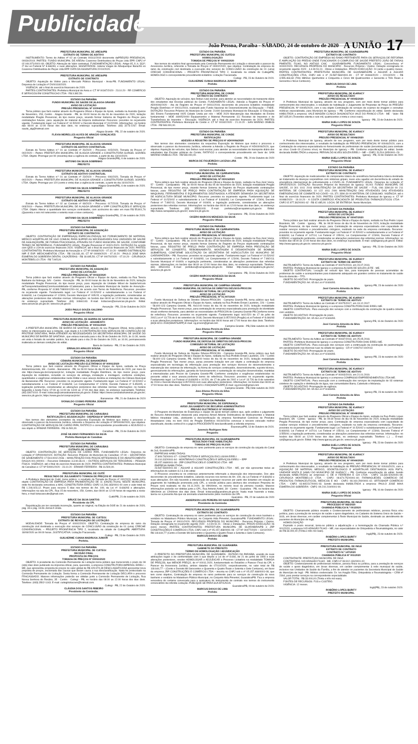Publicidade
João Pessoa, Paraíba - SÁBADO, 24 de outubro de 2020 A UNIÃO 17
PREFEITURA MUNICIPAL DE AREIA/PB
EXTRATO DE TERMO DE ADITIVO
INSTRUMENTO: Termo de Aditivo nº 02 ao Contrato 00161/2019 decorrente daPREGÃO PRESENCIAL 00030/2019. PARTES: FUNDO MUNICIPAL DE AREIAe Cearense Distribuidora de Peças Ltda EPP, CNPJ nº 02.044.971/0001-69. OBJETO: Alteração de Valor contratual. FUNDAMENTAÇÃO LEGAL: Artigo 65, II, b, §§1º; 2º da Lei Federal N° 8.666/93, e suas alterações. SIGNATÁRIOS: Juliana Viegas de Albuquerque Baracho eo Cearense Distribuidora de Peças Ltda EPP. DATA DA ASSINATURA:22/10/2020.
PREFEITURA MUNICIPAL DE AREIA/PB
EXTRATO DE CONTRATO
OBJETO: Aquisição de Vidros para o Mercado Público Municipal - Areia-PB. FUNDAMENTO LEGAL: Dispensa de Licitação nº DV00118/2020.
VIGÊNCIA: até o final do exercício financeiro de 2020.
PARTES CONTRATANTES: Prefeitura Municipal de Areia e: CT Nº 00347/2020 - 23.10.20 - RR COMERCIO E SERVICOS EM CONSTRUCAO LTDA - R$ 3.382,50.
ESTADO DA PARAÍBA
FUNDO MUNICIPAL DE SAÚDE DE ALAGOA GRANDE
AVISO DE LICITAÇÃO
PREGÃO PRESENCIAL Nº 10004/2020
Torna público que fará realizar através da Pregoeira Oficial e Equipe de Apoio, sediada na Avenida Quinze de Novembro, 153, Centro - Alagoa Grande - PB, às 09:00 horas do dia 06 de novembro de 2020, licitação modalidade Pregão Presencial, do tipo menor preço, visando formar Sistema de Registro de Preços para contratações futuras, para: aquisição de material de limpeza institucional. Recursos: previstos no orçamento vigente. Fundamento legal: Lei Federal nº 10.520/02 e Decreto Municipal nº 012/2009. Informações: no horário das 08:00 as 12:00 horas dos dias úteis, no endereço supracitado. Telefone: (83) 3273-2267. Email: saude_alg@hotmail.com
Alagoa Grande - PB, 22 de outubro de 2020.
FLÁVIA MEIRELLES ALVES DE ARAÚJO GONÇALVES
Pregoeira Oficial
PREFEITURA MUNICIPAL DE ALAGOA GRANDE
EXTRATO DE ADITIVO CONTRATUAL
Extrato do Termo Aditivo n.º 01 ao Contrato nº 26/2020 – Processo: 015/2020, Tomada de Preços nº 002/2020 – Partes: PREFEITURA MUNICIPAL DE ALAGOA GRANDE e CONSTRUTORA GURGEL SOARES LTDA. Objeto: Prorrogar por 90 (noventa) dias a vigência do contrato, a partir do dia 13/10/2020.
Alagoa Grande(PB), 6 de outubro de 2020.
ANTONIO DA SILVA SOBRINHO
PREFEITO
PREFEITURA MUNICIPAL DE ALAGOA GRANDE
EXTRATO DE ADITIVO CONTRATUAL
Extrato do Termo Aditivo n.º 01 ao Contrato nº 23/2020 – Processo: 006/2020, Tomada de Preços nº 002/2020 – Partes: PREFEITURA MUNICIPAL DE ALAGOA GRANDE e CONSTRUTORA GURGEL SOARES LTDA. Objeto: Prorrogar por 120 (cento e vinte) dias a vigência do contrato, a partir do dia 16/10/2020.
Alagoa Grande(PB), 6 de outubro de 2020.
ANTONIO DA SILVA SOBRINHO
PREFEITO
PREFEITURA MUNICIPAL DE ALAGOA GRANDE
EXTRATO DE ADITIVO CONTRATUAL
Extrato do Termo Aditivo n.º 02 ao Contrato nº 08/2020 – Processo: 017/2019, Tomada de Preços nº 003/2019 – Partes: PREFEITURA MUNICIPAL DE ALAGOA GRANDE e VIPP CONSTRUÇÕES E SERVIÇOS LTDA. Objeto: Alterar a quantidade dos serviços contratados, com acréscimo do valor em mais R$ 55.801,76 (Quarenta e seis mil setecentos e setenta reais e nove centavos).
Alagoa Grande(PB), 22 de outubro de 2020.
ANTONIO DA SILVA SOBRINHO
PREFEITO
ESTADO DA PARAÍBA
PREFEITURA MUNICIPAL DE ASSUNÇÃO
EXTRATO DE CONTRATOS
OBJETO: CONTRATAÇÃO DE EMPRESA(S) ESPECIALIZADA(S) NO FORNECIMENTO DE MATERIAL MÉDICO HOSPITALAR DE USO COMUM, PARA SUPRIR AS NECESSIDADES DAS UNIDADES DE SAÚDE DE ASSUNÇÃO/PB, DE FORMA FRACIONADA, ATRAVÉS DO FUNDO MUNICIPAL DE SAÚDE. CONFORME TERMO DE REFERÊNCIA. FUNDAMENTO LEGAL: Pregão Presencial nº 00021/2020. DOTAÇÃO De acordo com QDD e LOA do exercício financeiro 2020. VIGÊNCIA: até o final do exercício financeiro de 2020. PARTES CONTRATANTES: Prefeitura Municipal de Assunção e: CT Nº 00068/2020 - 07.10.20 - NNMED DISTRIBUIÇÃO IMP. E EXP. MEDICAMENTOS LTDA - R$ 116.631,40; CT Nº 00069/2020 - 07.10.20 - PAULO JOSE MAIA ESMERALDO SOBREIRA DENTAL CAJAZEIRAS - R$ 18.695,50; CT Nº 00070/2020 - 07.10.20 - CIRURGICA MONTEBELLO LTDA - R$ 7.945,00.
ESTADO DA PARAÍBA
PREFEITURA MUNICIPAL DE ASSUNÇÃO
AVISO DE LICITAÇÃO
PREGÃO PRESENCIAL Nº 00022/2020
Torna público que fará realizar através do Pregoeiro Oficial e Equipe de Apoio, sediada na Rua Tereza Balduino da Nobrega, S/N - Centro - Assunção - PB, às 09:00 horas do dia 06 de Novembro de 2020, licitação modalidade Pregão Presencial, do tipo menor preço, para: Aquisição de Unidade Móvel de Saúde/Veículo deTransporteSanitário(ComAcessibilidade–1Cadeirante) para a Secretaria Municipal de Saúde de Assunção–PB, conforme Proposta N°.11383.748000/1200–04, de acordo com Termo de Referência. Recursos: previstos no orçamento vigente. Fundamento legal: Lei Federal nº 10.520/02 e subsidiariamente a Lei Federal nº 8.666/93; Lei Complementar nº 123/06; Decreto Municipal nº 005/15; e legislação pertinente, consideradas as alterações posteriores das referidas normas. Informações: no horário das 08:00 as 12:00 horas dos dias úteis, no endereço supracitado. Telefone: (83) 34661143. E-mail: licitacoes@assuncao.pb.gov.br. Edital: www.assuncao.pb.gov.br; www.tce.pb.gov.br.
Assunção - PB, 23 de Outubro de 2020
JOÃO PAULO SOUZA GALDINO
Pregoeiro Oficial
PREFEITURA MUNICIPAL DE BARRA DE SANTANA
AVISO DE LICITAÇÃO - ADIAMENTO
PREGÃO PRESENCIAL Nº 00011/2020
A PREFEITURA MUNICIPAL DE BARRA DE SANTANA, através de seu Pregoeiro Oficial, torna público a todos os interessados que a licitação, cujo objeto é A CONTRATAÇÃO DOS SERVIÇOS DE CONFECÇÃO DE PROTESE DENTÁRIA, PARA ATENDER AS NECESSIDADES DA SECRETARIA MUNICIPAL DE SAÚDE DO MUNICIPIO DE BARRA DE SANTANA , que estava marcada para o dia 28 de Outubro de 2020, às 11:30, tendo em vista o feriado do servidor publico, fica adiado para o dia 29 de Outubro de 2020, as 10:00, permanecendo inalterada as demais condições do edital..
Barra de Santana - PB, 22 de Outubro de 2020.
ERINALDO ARAUJO SOUSA
Pregoeiro Oficial
ESTADO DA PARAÍBA
CÂMARA MUNICIPAL DE BANANEIRAS
AVISO DE LICITAÇÃO PREGÃO ELETRÔNICO Nº 00001/2020
Torna público que fará realizar através do Pregoeiro Oficial e Equipe de Apoio, sediada na Praça AntonioGracindo, SN - Centro - Bananeiras - PB, às 09:00 horas do dia 09 de Novembro de 2020, por meio do site https://www.gov.br/compras/pt-br/, licitação modalidade Pregão Eletrônico, do tipo menor preço, para: Aquisição de mobiliário, incluindo os serviços de entrega, instalação e montagem, conforme condições, quantidades e exigências estabelecidas neste Edital e seus anexos destina as instalações da Câmara Municipal de Bananeiras–PB. Recursos: previstos no orçamento vigente. Fundamento legal: Lei Federal nº 10.520/02 e subsidiariamente a Lei Federal nº 8.666/93; Lei Complementar nº 123/06; Decreto Federal nº 5.450/05; e legislação pertinente, consideradas as alterações posteriores das referidas normas. Informações: no horário Segunda a Sexta Feira: 07:00 as 11:00 de 13:00 as 17:00 dos dias úteis, no endereço supracitado. Telefone: (83) 33671010. E-mail: licitacao@camarabananeiras.pb.gov.br. Edital: https://www.camarabananeiras.pb.gov.br/; www.tce.pb.gov.br; https://www.gov.br/compras/pt-br/.
Bananeiras - PB, 21 de Outubro de 2020
IVONALDO COSMO PEREIRA JÚNIOR
Pregoeiro Oficial
ESTADO DA PARAÍBA
PREFEITURA MUNICIPAL DE CARAUBAS
RATIFICAÇÃO E ADJUDICAÇÃO - DISPENSA Nº DP00009/2020
Nos termos dos elementos constantes da respectiva Exposição de Motivos que instrui o processo e observado o parecer da Assessoria Jurídica, referente a Dispensa de Licitação nº DP00009/2020, que objetiva: CONTRATAÇÃO DE SERVIÇOS DE CARRO PIPA; RATIFICO o correspondente procedimento e ADJUDICO o seu objeto a: ERIMAR FERREIRA - R$ 16.500,00.
Caraúbas - PB, 23 de Outubro de 2020
JOSÉ SILVANO FERNANDES DA SILVA
Prefeito Municipal de Caraúbas
ESTADO DA PARAÍBA
PREFEITURA MUNICIPAL DE CARAUBAS
EXTRATO DE CONTRATO
OBJETO: CONTRATAÇÃO DE SERVIÇOS DE CARRO PIPA. FUNDAMENTO LEGAL: Dispensa de Licitação nº DP00009/2020. DOTAÇÃO: Recursos Próprios do Município de Caraúbas: 07.00 – SECRETARIA DE SANEAMENTO 17.544.0002.2036 – MANUTENÇÃO DOS POÇOS ARTESIANOS E DO ABASTECIMENTO DAGUA 001.000001 – Recursos Ordinários 3.3.90.36.01 – OUTROS SERVIÇOS DE TERCEIROS – PESSOA FÍSICA. VIGÊNCIA: até o final do exercício financeiro de 2020. PARTES CONTRATANTES: Prefeitura Municipal de Caraúbas e: CT Nº 50901/2020 - 23.10.20 - ERIMAR FERREIRA - R$ 16.500,00.
PREFEITURA MUNICIPAL DE CUITÉ
RESULTADO DE JULGAMENTO TOMADA DE PREÇOS Nº. 002/2020
A Prefeitura Municipal de Cuité, torna público, o resultado da Tomada de Preços nº 002/2020, tendo como objeto CONTRATAÇÃO DE EMPRESA PARA PAVIMENTAÇÃO DE 11 (ONZE) RUAS, NESTE MUNICÍPIO, onde foi declarada vencedora a MAC CONSTRUTORA EIRELI CNPJ 14.206.183/0001-00 com o valor total de R$ 1.246.923,12. Prazo para recurso 5 dias nos termos do Art. 109, da Lei nº. 8.666/93 e alterações. Informações na sala da CPL, Rua 15 de novembro, 159, Centro, das 08:00 as 12:00 horas de segunda a sexta-feira, e-mail licitacaocuite@gmail.com.
Cuité/PB, 21 de outubro de 2020.
BRUCE DA SILVA SANTOS
Presidente da CPL
Republicação por ter constado incorreção, quanto ao original, na Edição do DOE de 21 de outubro de 2020, pág. 33 e pág. 18 do Jornal A União.
ESTADO DA PARAÍBA
PREFEITURA MUNICIPAL DE CUITEGI
EXTRATO DE REVOGAÇÃO DE LICITAÇÃO
MODALIDADE: Tomada de Preços nº 00002/2020. OBJETO: Contratação de empresa do ramo da construção civil destinada a execução dos serviços de CONCLUSÃO da construção de 01 (uma) CRECHE CONVENCIONAL – PROJETO PROINFÂNCIA TIPO 2, localizada na cidade de Cuitegi/PB. ABERTURA: 18/09/2020 as 09:00 horas. JUSTIFICATIVA: Licitação Fracassada.
Cuitegi - PB, 23 de Outubro de 2020.
GUILHERME CUNHA MADRUGA JUNIOR
Prefeito.
ESTADO DA PARAÍBA
PREFEITURA MUNICIPAL DE CUITEGI
DECISÃO FINAL
PROPOSTA DE PREÇOS
TOMADA DE PREÇOS Nº 00002/2020
OBJETO: A presidente da Comissão Permanente de Licitação torna público que transcorrido o prazo de 08 (oito) dias úteis publicado na imprensa oficial, para, querendo, a empresa CONSTRUTORA IMPERIAL EIRELI – ME, que apresentou proposta de preços no valor global de R$ 429.974,39 DESCLASSIFICADA apresentar nova proposta de preços, escoimada das causas que deram causa a sua desclassificação. Nada foi protocolado na Comissão Permanente de Licitação. Desta forma a Comissão Permanente de Licitação DECLARA o processo FRACASSADO. Maiores informações poderão ser obtidas junto a Comissão Permanente de Licitação, Rua Nossa Senhora do Rosário, 35 - Centro - Cuitegi - PB, no horário das 08:00 as 12:00 horas dos dias úteis. Telefone: (083) 3502-1143. E-mail: cuitegilicitacoes@hotmail.com.
Cuitegi - PB, 22 de Outubro de 2020.
CLÁUDIA DOS SANTOS RIBEIRO
Presidente da Comissão.
ESTADO DA PARAÍBA
PREFEITURA MUNICIPAL DE CUITEGI
HOMOLOGAÇÃO
TOMADA DE PREÇOS Nº 00002/2020
Nos termos do relatório final apresentado pela Comissão Permanente de Licitação e observado o parecer da Assessoria Jurídica, referente a Tomada de Preços nº 00002/2020, que objetiva: Contratação de empresa do ramo da construção civil destinada a execução dos serviços de CONCLUSÃO da construção de 01 (uma) CRECHE CONVENCIONAL – PROJETO PROINFÂNCIA TIPO 2, localizada na cidade de Cuitegi/PB; HOMOLOGO o correspondente procedimento licitatório: Licitação Fracassada.
Cuitegi - PB, 23 de Outubro de 2020.
GUILHERME CUNHA MADRUGA JUNIOR
Prefeito
ESTADO DA PARAÍBA
PREFEITURA MUNICIPAL DE CONDE
EXTRATO DE CONTRATO
OBJETO: Aquisição de veículos, tipo ônibus rural escolar, para atender as necessidades de transporte diário dos estudantes das Escolas públicas de Conde. FUNDAMENTO LEGAL: Adesão a Registro de Preços nº AD00006/2020 - Ata de Registro de Preços nº 00011/2019, decorrente do processo licitatório modalidade Pregão Eletrônico nº 00011/2019, realizado pelo Fundo Nacional de Desenvolvimento da Educação – FNDE. DOTAÇÃO: Recursos Próprios do Município de Conde: 21400 Secretaria Municipal de Educação 12 Educação 361 Ensino Fundamental 0025 Cidade Unida por nós – MDE 2029 Manutenção das Atividades do Ensino fundamental – MDE 4490520000 Equipamentos e Material Permanente 111 Receitas de Impostos e de Transferência de Impostos – Educação. VIGÊNCIA: até o final do exercício financeiro de 2020. PARTES CONTRATANTES: Prefeitura Municipal de Conde e: CT Nº 00182/2020 - 21.10.20 - SAN MARINO ONIBUS LTDA - R$ 548.000,00.
ESTADO DA PARAÍBA
PREFEITURA MUNICIPAL DE CONDE
RATIFICAÇÃO
ADESÃO A REGISTRO DE PREÇOS Nº AD00006/2020
Nos termos dos elementos constantes da respectiva Exposição de Motivos que instrui o processo e observado o parecer da Assessoria Jurídica, referente a Adesão a Registro de Preços nº AD00006/2020, que objetiva: Aquisição de veículos, tipo ônibus rural escolar, para atender as necessidades de transporte diário dos estudantes das Escolas públicas de Conde; RATIFICO o correspondente procedimento em favor de: SAN MARINO ONIBUS LTDA - R$ 548.000,00.
Conde - PB, 20 de Outubro de 2020
MARCIA DE FIGUEIREDO LUCENA LIRA
Prefeita
ESTADO DA PARAÍBA
PREFEITURA MUNICIPAL DE CARRAPATEIRA
AVISO DE LICITAÇÃO
PREGÃO PRESENCIAL Nº 00015/2020
Torna público que fará realizar através do Pregoeiro Oficial e Equipe de Apoio, sediada na Rua José Vieira, 57 - Centro - Carrapateira - PB, às 09:00 horas do dia 05 de Novembro de 2020, licitação modalidade Pregão Presencial, do tipo menor preço, visando formar Sistema de Registro de Preços objetivando contratações futuras, para: REGISTRO DE PREÇO PARA CONTRATAÇÃO DE EMPRESA PARA AQUISIÇÃO DE MAQUINAS, FERRAMENTAS E EQUIPAMENTOS DESTINADOS A ATENDER DEMANDA DA SECRETÁRIA DE AGRICULTURA DESSE MUNICÍPIO. Recursos: previstos no orçamento vigente. Fundamento legal: Lei Federal nº 10.520/02 e subsidiariamente a Lei Federal nº 8.666/93; Lei Complementar nº 123/06; Decreto Federal nº 7.892/13; Decreto Municipal nº 004/09; e legislação pertinente, consideradas as alterações posteriores das referidas normas. Informações: no horário das 08:00 as 12:00 horas dos dias úteis, no endereço supracitado. Telefone: (83) 35531003. E-mail: prefeitura@carrapateira.pb.gov.br. Edital: http://www.carrapateira.pb.gov.br/; www.tce.pb.gov.br.
Carrapateira - PB, 23 de Outubro de 2020
CICERO MARCOS MENESES DA SILVA
Pregoeiro Oficial
ESTADO DA PARAÍBA
PREFEITURA MUNICIPAL DE CARRAPATEIRA
AVISO DE LICITAÇÃO
PREGÃO PRESENCIAL Nº 00016/2020
Torna público que fará realizar através do Pregoeiro Oficial e Equipe de Apoio, sediada na Rua José Vieira, 57 - Centro - Carrapateira - PB, às 10:00 horas do dia 05 de Novembro de 2020, licitação modalidade Pregão Presencial, do tipo menor preço, visando formar Sistema de Registro de Preços objetivando contratações futuras, para: REGISTRO DE PREÇO PARA CONTRATAÇÃO DE EMPRESA PARA PRESTAÇÃO DE SERVIÇOS DE CONSERTO, REBOBINAMENTO, MONTAGEM E DESMONTAGEM DE BOMBAS SUBMERSAS, CONFORME SOLICITAÇÃO DA SECRETARIA DE AGRICULTURA DO MUNICIPIO DE CARRAPATEIRA – PB. Recursos: previstos no orçamento vigente. Fundamento legal: Lei Federal nº 10.520/02 e subsidiariamente a Lei Federal nº 8.666/93; Lei Complementar nº 123/06; Decreto Federal nº 7.892/13; Decreto Municipal nº 004/09; e legislação pertinente, consideradas as alterações posteriores das referidas normas. Informações: no horário das 08:00 as 12:00 horas dos dias úteis, no endereço supracitado. Telefone: (83) 35531003. E-mail: prefeitura@carrapateira.pb.gov.br. Edital: http://www.carrapateira.pb.gov.br/; www.tce.pb.gov.br.
Carrapateira - PB, 23 de Outubro de 2020
CICERO MARCOS MENESES DA SILVA
Pregoeiro Oficial
PREFEITURA MUNICIPAL DE CAMPINA GRANDE
FUNDO MUNICIPAL DE DEFESA DE DIREITOS DIFUSOS-PROCON
COMISSÃO SETORIAL DE LICITAÇÃO
AVISO DE LICITAÇÃO
PREGÃO PRESENCIAL Nº 01.007/2020
Fundo Municipal de Defesa de Direitos Difusos-PROCON - Campina Grande-PB, torna público que fará realizar através do Pregoeiro Oficial e Equipe de Apoio, sediada na Rua Prefeito Ernani Lauritzen, 226 – Centro - 58.400-123 Campina Grande, PB. Às14:00 horas do dia 06 de novembro de 2020, licitação modalidade Pregão Presencial. Tipo menor preço, para:contratação de empresa especializada para prestação de identidade visual conforme demanda, para atender as necessidades do PROCON de Campina Grande-PB.Conforme termo de referência. Recursos: previstos no orçamento vigente. Fundamento legal: lei10.520 de 17 de julho de 2002,Lei nº 13.726 de 8 de setembro de 2018, Decreto Municipal 3.057/2003 (Pregão) eLei Federal nº 8.666/93 e suas alterações posteriores. Informações: no horário das 08:00 horas até 17:00 horas dos dias úteis. Telefone: (83)9-8211-2030(WHATSAPP).E-mail: cg.procon@gmail.com
Campina Grande - PB,23de outubro de 2020
Jose Afonso Pereira da Silva
Pregoeiro Oficial
PREFEITURA MUNICIPAL DE CAMPINA GRANDE
FUNDO MUNICIPAL DE DEFESA DE DIREITOS DIFUSOS-PROCON
COMISSÃO SETORIAL DE LICITAÇÃO
AVISO DE LICITAÇÃO
PREGÃO PRESENCIAL Nº 01.008/2020
Fundo Municipal de Defesa de Direitos Difusos-PROCON - Campina Grande-PB, torna público que fará realizar através do Pregoeiro Oficial e Equipe de Apoio, sediada na Rua Prefeito Ernani Lauritzen, 226 – Centro - 58.400-123 Campina Grande, PB. Às09:00 horas do dia 06 de novembro de 2020, licitação modalidade Pregão Presencial. Tipo menor preço, paraa presente licitação tem por objeto a contratação de empresa especializada em tecnologia da informação para prestação dos serviços técnicos de desenvolvimento e manutenção dos sistemas de informação, na forma de serviços continuados, desenvolvimento, suporte técnico, gerenciamento de informações, garantia de funcionamento e sustentação de soluções desenvolvidas, mantidas e internalizadas pelo Procon de Campina Grande-PB. Conforme condições e exigências estabelecidas no presente edital e seus anexos,conforme termo de referência. Recursos: previstos no orçamento vigente. Fundamento legal: Lei Federal nº 8.666/93 e 10.520, de 17 de julho de 2002 e Lei nº 13.726 de 8 de setembro de 2018 e Decreto Municipal 3.057/2003 com suas alterações posteriores. Informações: no horário das 08:00 as 17:00 horas dos dias úteis. Telefone: (83)9-8211-2030(WHATSAPP).E-mail: cg.procon@gmail.com
Campina Grande - PB,23de outubro de 2020
Jose Afonso Pereira da Silva
Pregoeiro Oficial.
ESTADO DA PARAÍBA
PREFEITURA MUNICIPAL DE ESPERANÇA
AVISO JULGAMENTO DE RECURSO ADMINISTRATIVO
PREGÃO ELETRÔNICO Nº 0019/2020
O Pregoeiro do Município de Esperança e equipe de apoio tornam público que, após análise e julgamento do Recurso Administrativo interposto pela empresa Almed Aldenio Distribuidora de Medicamentos e Material Médico Hospitalar Ltda., pleiteando a desclassificação da empresa Nordmarket Comércio de Produtos Hospitalares Ltda. no item 0041 do Pregão Eletrônico 0019/2020e convocar o terceiro colocado melhor classificado, decidiu conhecê-lo e julgá-lo PROCEDENTE desclassificando a referida empresa.
Esperança/PB, 13 de Outubro de 2020.
Juvencio Rodrigues Neto
Pregoeiro
PREFEITURA MUNICIPAL DE GUARABIRA/PB
RESULTADO FASE HABILITAÇÃO
TOMADA DE PREÇOS 09.2020
OBJETO: Contratação de empresa no ramo pertinente para os serviços de construção da calçada do Canal do Juá, Guarabira/PB.
EMPRESAS HABILITADAS:
17.809.782/0001-07 - CONSTRUTORA E SERVIÇOS EXCLUSIVA EIRELI
20.010.332/0001-64 - MONTBRAVO CONSTRUÇÕES E SERVIÇOS EIRELI – EPP
05.157.468/0001-08 - JRP CONSTRUCOES E COMERCIO LTDA - ME
EMPRESA INABILITADA:
23.587.584/0001-48 – AGUIAR & AGUIAR CONSTRUÇÕES LTDA - ME, por não apresentar todas as informações do subitem 8.2.6.3 do edital
O Processo encontra-se no endereço anteriormente informado a disposição dos interessados. Dos atos decorrentes do procedimento licitatório, caberão recursos nos termos do Art. 109, da Lei Federal nº 8.666/93 e suas alterações. Em não havendo a interposição de quaisquer recursos por parte dos licitantes em relação ao julgamento de habilitação promovida pela CPL, a sessão pública para abertura dos envelopes Proposta de Preços será realizada no dia 04.11.2020, às 09h00min, no mesmo local da primeira reunião. Maiores informações poderão ser obtidas junto a CPL, Rua Antonio André, 39 - Centro - Guarabira - PB, no horário das 08h00min as 12h00min dos dias úteis. Email: licitacao@guarabira.pb.gov.br. Nada mais havendo a tratar, lavrou-se a presente Ata que vai assinada unanimemente pelos membros da CPL
Guarabira - PB, 22 de outubro de 2020
ANDERSON LUIS PEREIRA DO NASCIMENTO
Presidente da Comissão
PREFEITURA MUNICIPAL DE GUARABIRA/PB
EXTRATO DE CONTRATO
OBJETO: Contratação de empresa no ramo pertinente para os serviços de construção do novo banheiro e vestiário no Matadouro Público Municipal, no Conjunto Alda Pimentel, Guarabira/PB. FUNDAMENTO LEGAL: Tomada de Preços nº 00011/2020. RECURSOS PRÓPRIOS DO MUNICÍPIO - Recursos Próprios / Outros. Dotação consignada no orçamento vigente 2020 - 4.4.90.51.01 - Obras e Instalações. PRAZO EXECUÇÃO: 06 (seis) meses. PARTES CONTRATANTES: PREFEITURA MUNICIPAL DE GUARABIRA/PB e JRP CONSTRUÇÕES E COMÉRCIO LTDA, CNPJ sob o nº 05.157.468/0001-08 - CT Nº 00477/2020 – 13/10/2020 – R$ 118.644,77 (Cento e Dezoito Mil Seiscentos e Quarenta e Quatro Reais e Setenta e Sete Centavos).
MARCUS DIOGO DE LIMA
Prefeito
PREFEITURA MUNICIPAL DE GUARABIRA
GABINETE DO PREFEITO
TERMO DE HOMOLOGAÇÃO / ADJUDICAÇÃO
O PREFEITO DO PREFEITURA MUNICIPAL DE GUARABIRA - ESTADO DA PARAÍBA, usando de suas atribuições legais e de conformidade com o que dispõe a Lei de nº 8.666, de 21 de junho de 1993 e suas alterações posteriores, resolve HOMOLOGAR e ADJUDICAR o Processo Licitatório na modalidade TOMADA DE PREÇOS, tipo MENOR PREÇO, de nº 00011.2020, fundamentado no Relatório e Parecer Final da CPL e Parecer da Assessoria Jurídica, ambos datados de 07/10/2020, respectivamente, no valor total de R$ 118.644,77 – (Cento e Dezoito Mil Seiscentos e Quarenta e Quatro Reais e Setenta e Sete Centavos), em favor da empresa JRP CONSTRUÇÕES E COMÉRCIO LTDA – inscrita no CNPJ sob o nº 05.157.468/0001-08, que tem como objetivo, Contratação de empresa no ramo pertinente para os serviços de construção do novo banheiro e vestiário no Matadouro Público Municipal, no Conjunto Alda Pimentel, Guarabira/PB. Fica a empresa vencedora do certame convocada para a assinatura do instrumento de contrato nos termos do instrumento convocatório da referida Licitação. PUBLIQUE-SE PARA SUA EFICÁCIA.
Guarabira/PB, 09 de outubro de 2020.
MARCUS DIOGO DE LIMA
Prefeito
PREFEITURA MUNICIPAL DE GUARABIRA/PB
EXTRATO DE CONTRATO
OBJETO: CONTRATAÇÃO DE EMPRESA NO RAMO PERTINENTE PARA OS SERVIÇOS DE REFORMA E AMPLIAÇÃO DO PRÉDIO ONDE FUNCIONARÁ O COMPLEXO DE SAÚDE PREFEITO JOÃO DE FARIAS PIMENTEL FILHO, NO ANTIGO CAIC - GUARABIRA/PB. FUNDAMENTO LEGAL: Concorrência nº 00002/2020. RECURSOS PRÓPRIOS DO MUNICÍPIO - Recursos Próprios / Outros. Dotação consignada no orçamento vigente 2020 - 4.4.90.51.01 - Obras e Instalações. PRAZO EXECUÇÃO: 24 (vinte e quatro) meses. PARTES CONTRATANTES: PREFEITURA MUNICIPAL DE GUARABIRA/PB e AGUIAR & AGUIAR CONSTRUÇÕES LTDA, CNPJ sob o nº 23.587.584/0001-49 - CT Nº 00484/2020 – 22/10/2020 – R$ 3.555.463,69 (Três Milhões Quinhentos e Cinquenta e Cinco Mil Quatrocentos e Sessenta e Três Reais e Sessenta e Nove Centavos).
MARCUS DIOGO DE LIMA
Prefeito
PREFEITURA MUNICIPAL DE IGARACY
AVISO DE RESULTADO
PREGÃO PRESENCIAL Nº 00045/2020
A Prefeitura Municipal de Igaracy, através de seu pregoeiro, vem por meio deste tornar público para conhecimento dos interessados, o resultado de habilitação e Julgamento de Propostas de Preço do PREGÃO PRESENCIAL Nº 00045/2020, com o seu objeto Contratação de serviços de exames de imagem e consultas médicas especializada, para Município de Igaracy – PB. Conforme especificação do edital. Sendo declarada HABILITADA a empresa: VALE-IMAGEM CLINICA DIAGNOSTICA VALE DO PIANCO LTDA - ME - Valor: R$ 387.435,00 (Trezentos oitenta e seis mil, quatrocentos e trinta e cinco reais).
Igaracy - PB, 23 de Outubro de 2020.
MARIA SUELI LOPES DE SOUZA
Pregoeira Oficial
PREFEITURA MUNICIPAL DE IGARACY
AVISO DE RESULTADO
PREGÃO PRESENCIAL Nº 00046/2020
A Prefeitura Municipal de Igaracy, através de seu pregoeiro, vem por meio deste tornar público para conhecimento dos interessados, o resultado de habilitação do PREGÃO PRESENCIAL Nº 00046/2020, com a Contratação de empresa especializada no fornecimento de profissionais de saúde (terceirização) para combate ao vírus Covid–19 (Corona vírus) no Município de Igaracy – PB. Conforme especificação do edital. Sendo declarada INABILITADA a empresa: PERIVALDO ALVES SOUZA EIRELI – ME – CNPJ: 20.514.305/0001–29
Igaracy - PB, 23 de Outubro de 2020
MARIA SUELI LOPES DE SOUZA
Pregoeira Oficial
ESTADO DA PARAÍBA
PREFEITURA MUNICIPAL DE IGARACY
EXTRATO DE CONTRATO
OBJETO: Aquisição de medicamentos do componente básico de assistência farmacêutica básica destinada ao tratamento de doenças respiratórias com sintomas gripais, leves e/ou agudos em decorrência do estado de emergência internacional de enfrentamento a COVID–19. FUNDAMENTO LEGAL: Dispensa de Licitação nº DP00025/2020. DOTAÇÃO: Recursos Próprios do Município de Igaracy: 06.001 FUNDO MUNICIPAL DE SAÚDE, 10 301 1011 2016 MANUTENÇÃO DA SECRETARIA DE SAÚDE – FUS, 096 3390.30 00 211 MATERIAL DE CONSUMO; 10 122 1011 2091 MANUTENÇÃO DAS ATIVIDADES DAS ATIVIDADES EMERGENCIAIS DE COMBATE AO COVID –19, 371 3390.30 00 MATERIAL DE CONSUMO. VIGÊNCIA: até o final do exercício financeiro de 2020. PARTES CONTRATANTES: Prefeitura Municipal de Igaracy e: CT Nº 00088/2020 - 19.10.20 - A COSTA COMERCIO ATACADISTA DE PRODUTOS FARMACEUTICOS LTDA - - CNPJ 02.977.362/0001-62 - R$ 42.485,00. LOCAL DE ENTREGA: Neste Município.
ESTADO DA PARAÍBA
PREFEITURA MUNICIPAL DE IGARACY
AVISO DE LICITAÇÃO
PREGÃO PRESENCIAL Nº 00047/2020
Torna público que fará realizar através da Pregoeira Oficial e Equipe de Apoio, sediada na Rua Pedro Lopes Brasileiro, SN - Centro - Igaracy - PB, às 08:30 horas do dia 06 de Novembro de 2020, licitação modalidade Pregão Presencial, do tipo menor preço, para: Contratação de empresa especializada com capacidade de realizar serviços médicos e procedimentos cirúrgicos, realizado na sede da empresa contratada. Recursos: previstos no orçamento vigente. Fundamento legal: Lei Federal nº 10.520/02 e subsidiariamente a Lei Federal nº 8.666/93; Lei Federal nº 147/14; Lei Federal nº 155/16; Lei Complementar nº 123/06; Decreto Federal nº 3.555/00; e legislação pertinente, consideradas as alterações posteriores das referidas normas. Informações: no horário das 08:00 as 12:00 horas dos dias úteis, no endereço supracitado. E-mail: cpl@igaracy.pb.gov.br. Edital: http://www.igaracy.pb.gov.br; www.tce.pb.gov.br.
Igaracy - PB, 23 de Outubro de 2020
MARIA SUELI LOPES DE SOUZA
Pregoeira Oficial
PREFEITURA MUNICIPAL DE IGARACY
EXTRATO DE TERMO DE ADITIVO
INSTRUMENTO: Termo de Aditivo ao Contrato nº 00070/2019, em 23.07.2019.
PARTES: Prefeitura Municipal de Igaracy e a empresa ALISON DE SOUZA LEITE - ME.
OBJETO CONTRATUAL: Locação de veículo tipo Van, para transporte de pessoas acometidas de problemas de saúde e acompanhantes para tratamento adequado em grandes centros no tratamento de saúde fora do domicilio – TFD.
OBJETO DO ADITIVO: Prorrogação de prazo.
FUNDAMENTAÇÃO: Art. 65 da Lei nº 8.666/93.
Igaracy-PB, 23 de outubro de 2020
José Carneiro Almeida da Silva
Prefeito
PREFEITURA MUNICIPAL DE IGARACY
EXTRATO DE TERMO DE ADITIVO
INSTRUMENTO: Termo de Aditivo ao Contrato nº 00075/2017, em 13.12.2017.
PARTES: Prefeitura Municipal de Igaracy e a empresa CONSTRUTORA DAKI EIRELI ME.
OBJETO CONTRATUAL: Para execução dos serviços com a continuação da construção de quadra coberta com vestiário.
OBJETO DO ADITIVO: Prorrogação de prazo.
FUNDAMENTAÇÃO: Art. 65 da Lei nº 8.666/93.
Igaracy-PB, 16 de Outubro de 2020
José Carneiro Almeida da Silva
Prefeita
PREFEITURA MUNICIPAL DE IGARACY
EXTRATO DE TERMO DE ADITIVO
INSTRUMENTO: Termo de Aditivo ao Contrato nº 00037/2018, em 25.05.2018.
PARTES: Prefeitura Municipal de Igaracy e a empresa CONSTRUTORA DAKI EIRELI ME.
OBJETO CONTRATUAL: Para execução dos serviços com a continuação da construção de pavimentação em paralelepípedo nas diversas ruas na cidade de Igaracy - CR nº 1006702-19/2013
OBJETO DO ADITIVO: Prorrogação de prazo.
FUNDAMENTAÇÃO: Art. 65 da Lei nº 8.666/93.
Igaracy-PB, 23 de outubro de 2020
José Carneiro Almeida da Silva
Prefeita
PREFEITURA MUNICIPAL DE IGARACY
EXTRATO DE TERMO DE ADITIVO
INSTRUMENTO: Termo de Aditivo ao Contrato nº 00003/2019, em 21.01.2019.
PARTES: Prefeitura Municipal de Igaracy e a empresa COMPASSO EMPREENDIMENTOS LTDA ME.
OBJETO CONTRATUAL: Para execução com a continuação dos serviços de implantação de 03 sistemas coletivos de captação e distribuição de água, nas comunidades Barra, Cabeludo e Melancia.
OBJETO DO ADITIVO: Prorrogação de vigência.
FUNDAMENTAÇÃO: Art. 65 da Lei nº 8.666/93.
Igaracy-PB, 23 de outubro de 2020
José Carneiro Almeida da Silva
Prefeita
ESTADO DA PARAÍBA
PREFEITURA MUNICIPAL DE IGARACY
AVISO DE LICITAÇÃO
PREGÃO PRESENCIAL Nº 00048/2020
Torna público que fará realizar através da Pregoeira Oficial e Equipe de Apoio, sediada na Rua Pedro Lopes Brasileiro, SN - Centro - Igaracy - PB, às 09:30 horas do dia 06 de Novembro de 2020, licitação modalidade Pregão Presencial, do tipo menor preço, para: Contratação de empresa especializada com capacidade de realizar serviços médicos e procedimentos cirúrgicos, realizado na sede da empresa contratada. Recursos: previstos no orçamento vigente. Fundamento legal: Lei Federal nº 10.520/02 e subsidiariamente a Lei Federal nº 8.666/93; Lei Federal nº 147/14; Lei Federal nº 155/16; Lei Complementar nº 123/06; Decreto Federal nº 3.555/00; e legislação pertinente, consideradas as alterações posteriores das referidas normas. Informações: no horário das 08:00 as 12:00 horas dos dias úteis, no endereço supracitado. Telefone: (..) ... E-mail: cpl@igaracy.pb.gov.br. Edital: http://www.igaracy.pb.gov.br; www.tce.pb.gov.br.
Igaracy - PB, 23 de Outubro de 2020
MARIA SUELI LOPES DE SOUZA
Pregoeira Oficial
PREFEITURA MUNICIPAL DE IGARACY
AVISO DE RESULTADO
PREGÃO PRESENCIAL Nº 00044/2020
A Prefeitura Municipal de Igaracy, através de seu pregoeiro, vem por meio deste tornar público para conhecimento dos interessados, o resultado de habilitação do PREGÃO PRESENCIAL Nº 00044/2020, com a AQUISIÇÃO DE MATERIAL MÉDICO, ODONTOLÓGICO E HOSPITALAR DESTINADOS AOS PSF'S, UNIDADE MISTA E SAMU DO MUNICÍPIO DE IGARACY – PB. Conforme especificação do edital. Sendo declarada HABILITADAS as empresas: C DE A FERREIRA E CIA LTDA - CNPJ: 33.330.526/0001-99; CIRURGICA MONTEBELLO LTDA - CNPJ: 08.674.752/0001-40; FARMAGUEDES COMERCIO DE PRODUTOS FARMACEUTICOS, MEDICOS E HO - CNPJ: 08.160.290/0001-42; ORTOSHOP COMERCIO LTDA - CNPJ: 03.965.517/0001-03. Sendo declarada INABILITADA a empresa: PAULO JOSE MAIA ESMERALDO SOBREIRA - CNPJ: 09.210.219/0001-90.
Igaracy - PB, 16 de Outubro de 2020
MARIA SUELI LOPES DE SOUZA
Pregoeira Oficial
PREFEITURA MUNICIPAL DE INGÁ
PROCESSO Nº 082/2020
CHAMADA PÚBLICA N.º 001/2020
OBJETO: Chamamento público visando o Credenciamento de profissionais médicos, pessoa física e/ou jurídica, para a prestação de serviços de saúde e apoio diagnóstico, no Cadastro do Sistema Único de Saúde – SUS, em áreas diversas, em caráter complementar à Rede Municipal de Saúde, destinado ao atendimento de pacientes do Município de Ingá.
HOMOLOGAÇÃO
Expirado o prazo recursal, torna-se pública a adjudicação e a homologação da Chamada Pública n.º 001/2020, a empresa IVO ARAGÃO FILHO – ME, nas especialidades de Ortopedista e Reumatologista, no valor de R$ 33.000,00 (Trinta e três mil reais).
Ingá(PB), 23 de outubro de 2020.
ROBÉRIO LOPES BURITY
PREFEITO MUNICIPAL
PREFEITURA MUNICIPAL DE INGÁ
EXTRATO DE CONTRATO
CONTRATO N.º 147/2020
CHAMADA PÚBLICA Nº 001/2020
CONTRATANTE: PREFEITURA MUNICIPAL DE INGÁ
CONTRATADA: IVO ARAGÃO FILHO - ME, CNPJ nº 08.912.130/0001-02.
OBJETO: Credenciamento de profissionais médicos, pessoa física ou jurídica, para a prestação de serviços de saúde e apoio diagnóstico, em áreas diversas, em caráter complementar à rede municipal de saúde, inclusive nas Unidades de Saúde da Família, a fim de atender os pacientes da Secretaria Municipal de Saúde do Município de Ingá - PB. Médico credenciado: Dr. Ivo Aragão Filho, Ortopedista e Reumatologista – CRM nº 2364, para prestar serviços na correspondente especialidade.
VALOR TOTAL: R$ 33.000,00 (Trinta e três mil reais).
FONTES DE RECURSOS: FUS e CUSTEIO.
VIGÊNCIA: 12 meses.
Ingá(PB), 23 de outubro 2020.
ROBÉRIO LOPES BURITY
PREFEITO MUNICIPAL